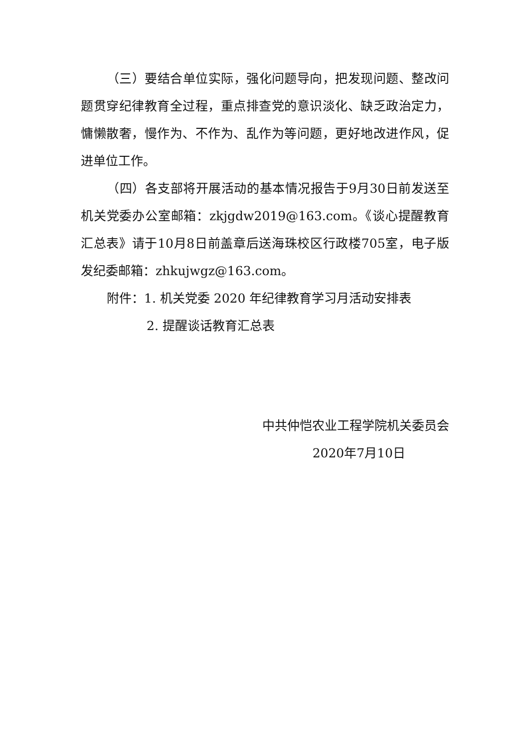（三）要结合单位实际，强化问题导向，把发现问题、整改问题贯穿纪律教育全过程，重点排查党的意识淡化、缺乏政治定力，慵懒散奢，慢作为、不作为、乱作为等问题，更好地改进作风，促进单位工作。
（四）各支部将开展活动的基本情况报告于9月30日前发送至机关党委办公室邮箱：zkjgdw2019@163.com。《谈心提醒教育汇总表》请于10月8日前盖章后送海珠校区行政楼705室，电子版发纪委邮箱：zhkujwgz@163.com。
附件：1. 机关党委 2020 年纪律教育学习月活动安排表
2. 提醒谈话教育汇总表
中共仲恺农业工程学院机关委员会
2020年7月10日